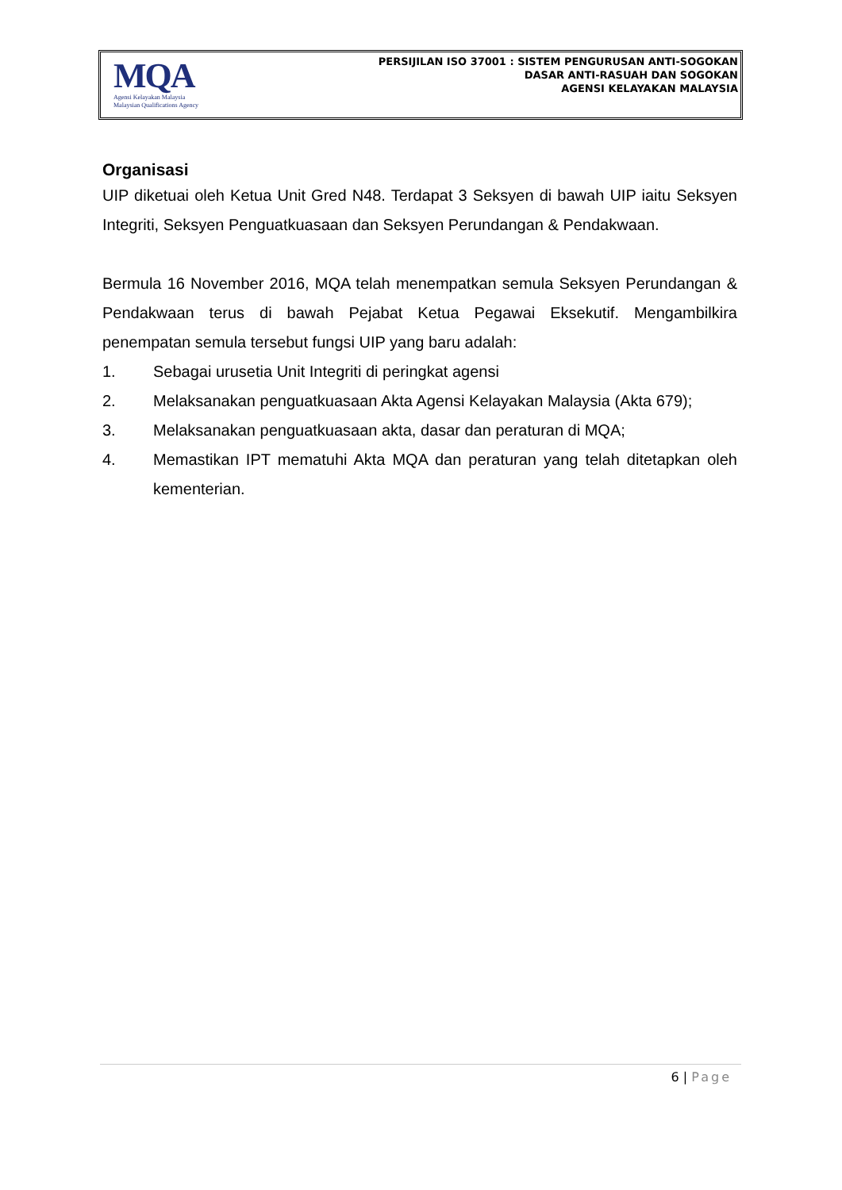MQA
Agensi Kelayakan Malaysia
Malaysian Qualifications Agency
PERSIJILAN ISO 37001 : SISTEM PENGURUSAN ANTI-SOGOKAN
DASAR ANTI-RASUAH DAN SOGOKAN
AGENSI KELAYAKAN MALAYSIA
Organisasi
UIP diketuai oleh Ketua Unit Gred N48. Terdapat 3 Seksyen di bawah UIP iaitu Seksyen Integriti, Seksyen Penguatkuasaan dan Seksyen Perundangan & Pendakwaan.
Bermula 16 November 2016, MQA telah menempatkan semula Seksyen Perundangan & Pendakwaan terus di bawah Pejabat Ketua Pegawai Eksekutif. Mengambilkira penempatan semula tersebut fungsi UIP yang baru adalah:
1. Sebagai urusetia Unit Integriti di peringkat agensi
2. Melaksanakan penguatkuasaan Akta Agensi Kelayakan Malaysia (Akta 679);
3. Melaksanakan penguatkuasaan akta, dasar dan peraturan di MQA;
4. Memastikan IPT mematuhi Akta MQA dan peraturan yang telah ditetapkan oleh kementerian.
6 | Page